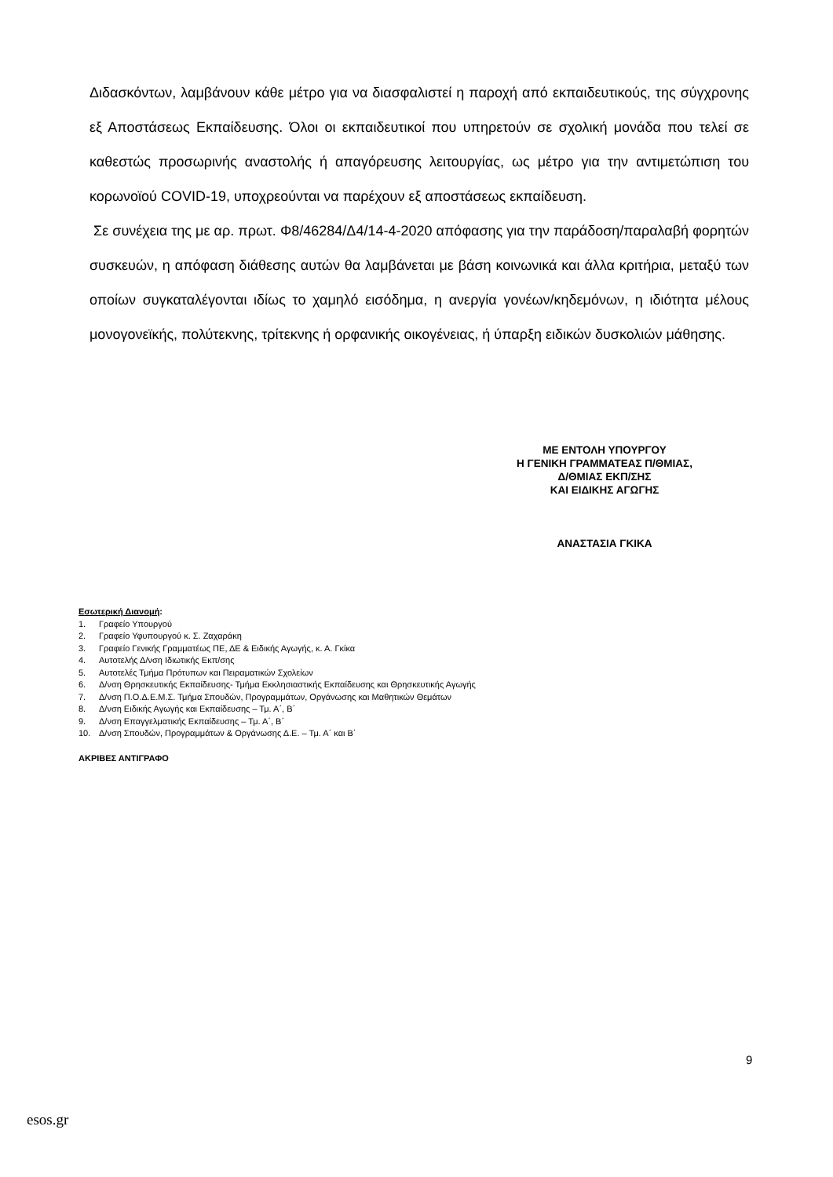Διδασκόντων, λαμβάνουν κάθε μέτρο για να διασφαλιστεί η παροχή από εκπαιδευτικούς, της σύγχρονης εξ Αποστάσεως Εκπαίδευσης. Όλοι οι εκπαιδευτικοί που υπηρετούν σε σχολική μονάδα που τελεί σε καθεστώς προσωρινής αναστολής ή απαγόρευσης λειτουργίας, ως μέτρο για την αντιμετώπιση του κορωνοϊού COVID-19, υποχρεούνται να παρέχουν εξ αποστάσεως εκπαίδευση.
Σε συνέχεια της με αρ. πρωτ. Φ8/46284/Δ4/14-4-2020 απόφασης για την παράδοση/παραλαβή φορητών συσκευών, η απόφαση διάθεσης αυτών θα λαμβάνεται με βάση κοινωνικά και άλλα κριτήρια, μεταξύ των οποίων συγκαταλέγονται ιδίως το χαμηλό εισόδημα, η ανεργία γονέων/κηδεμόνων, η ιδιότητα μέλους μονογονεϊκής, πολύτεκνης, τρίτεκνης ή ορφανικής οικογένειας, ή ύπαρξη ειδικών δυσκολιών μάθησης.
ΜΕ ΕΝΤΟΛΗ ΥΠΟΥΡΓΟΥ
Η ΓΕΝΙΚΗ ΓΡΑΜΜΑΤΕΑΣ Π/ΘΜΙΑΣ,
Δ/ΘΜΙΑΣ ΕΚΠ/ΣΗΣ
ΚΑΙ ΕΙΔΙΚΗΣ ΑΓΩΓΗΣ
ΑΝΑΣΤΑΣΙΑ ΓΚΙΚΑ
Εσωτερική Διανομή:
1. Γραφείο Υπουργού
2. Γραφείο Υφυπουργού κ. Σ. Ζαχαράκη
3. Γραφείο Γενικής Γραμματέως ΠΕ, ΔΕ & Ειδικής Αγωγής, κ. Α. Γκίκα
4. Αυτοτελής Δ/νση Ιδιωτικής Εκπ/σης
5. Αυτοτελές Τμήμα Πρότυπων και Πειραματικών Σχολείων
6. Δ/νση Θρησκευτικής Εκπαίδευσης- Τμήμα Εκκλησιαστικής Εκπαίδευσης και Θρησκευτικής Αγωγής
7. Δ/νση Π.Ο.Δ.Ε.Μ.Σ. Τμήμα Σπουδών, Προγραμμάτων, Οργάνωσης και Μαθητικών Θεμάτων
8. Δ/νση Ειδικής Αγωγής και Εκπαίδευσης – Τμ. Α΄, Β΄
9. Δ/νση Επαγγελματικής Εκπαίδευσης – Τμ. Α΄, Β΄
10. Δ/νση Σπουδών, Προγραμμάτων & Οργάνωσης Δ.Ε. – Τμ. Α΄ και Β΄
ΑΚΡΙΒΕΣ ΑΝΤΙΓΡΑΦΟ
9
esos.gr